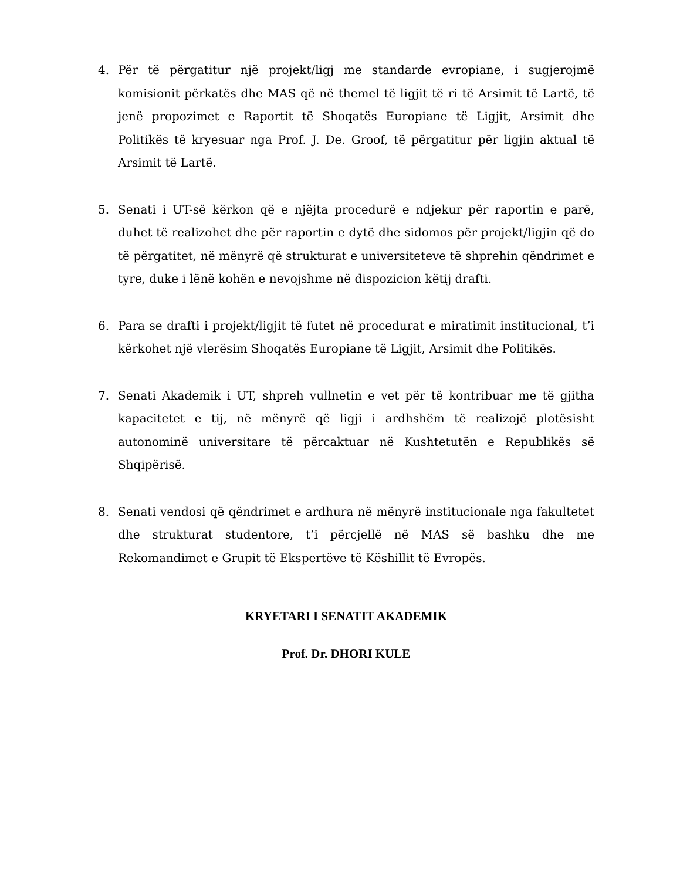4. Për të përgatitur një projekt/ligj me standarde evropiane, i sugjerojmë komisionit përkatës dhe MAS që në themel të ligjit të ri të Arsimit të Lartë, të jenë propozimet e Raportit të Shoqatës Europiane të Ligjit, Arsimit dhe Politikës të kryesuar nga Prof. J. De. Groof, të përgatitur për ligjin aktual të Arsimit të Lartë.
5. Senati i UT-së kërkon që e njëjta procedurë e ndjekur për raportin e parë, duhet të realizohet dhe për raportin e dytë dhe sidomos për projekt/ligjin që do të përgatitet, në mënyrë që strukturat e universiteteve të shprehin qëndrimet e tyre, duke i lënë kohën e nevojshme në dispozicion këtij drafti.
6. Para se drafti i projekt/ligjit të futet në procedurat e miratimit institucional, t’i kërkohet një vlerësim Shoqatës Europiane të Ligjit, Arsimit dhe Politikës.
7. Senati Akademik i UT, shpreh vullnetin e vet për të kontribuar me të gjitha kapacitetet e tij, në mënyrë që ligji i ardhshëm të realizojë plotësisht autonominë universitare të përcaktuar në Kushtetutën e Republikës së Shqipërisë.
8. Senati vendosi që qëndrimet e ardhura në mënyrë institucionale nga fakultetet dhe strukturat studentore, t’i përcjellë në MAS së bashku dhe me Rekomandimet e Grupit të Ekspertëve të Këshillit të Evropës.
KRYETARI I SENATIT AKADEMIK
Prof. Dr. DHORI KULE